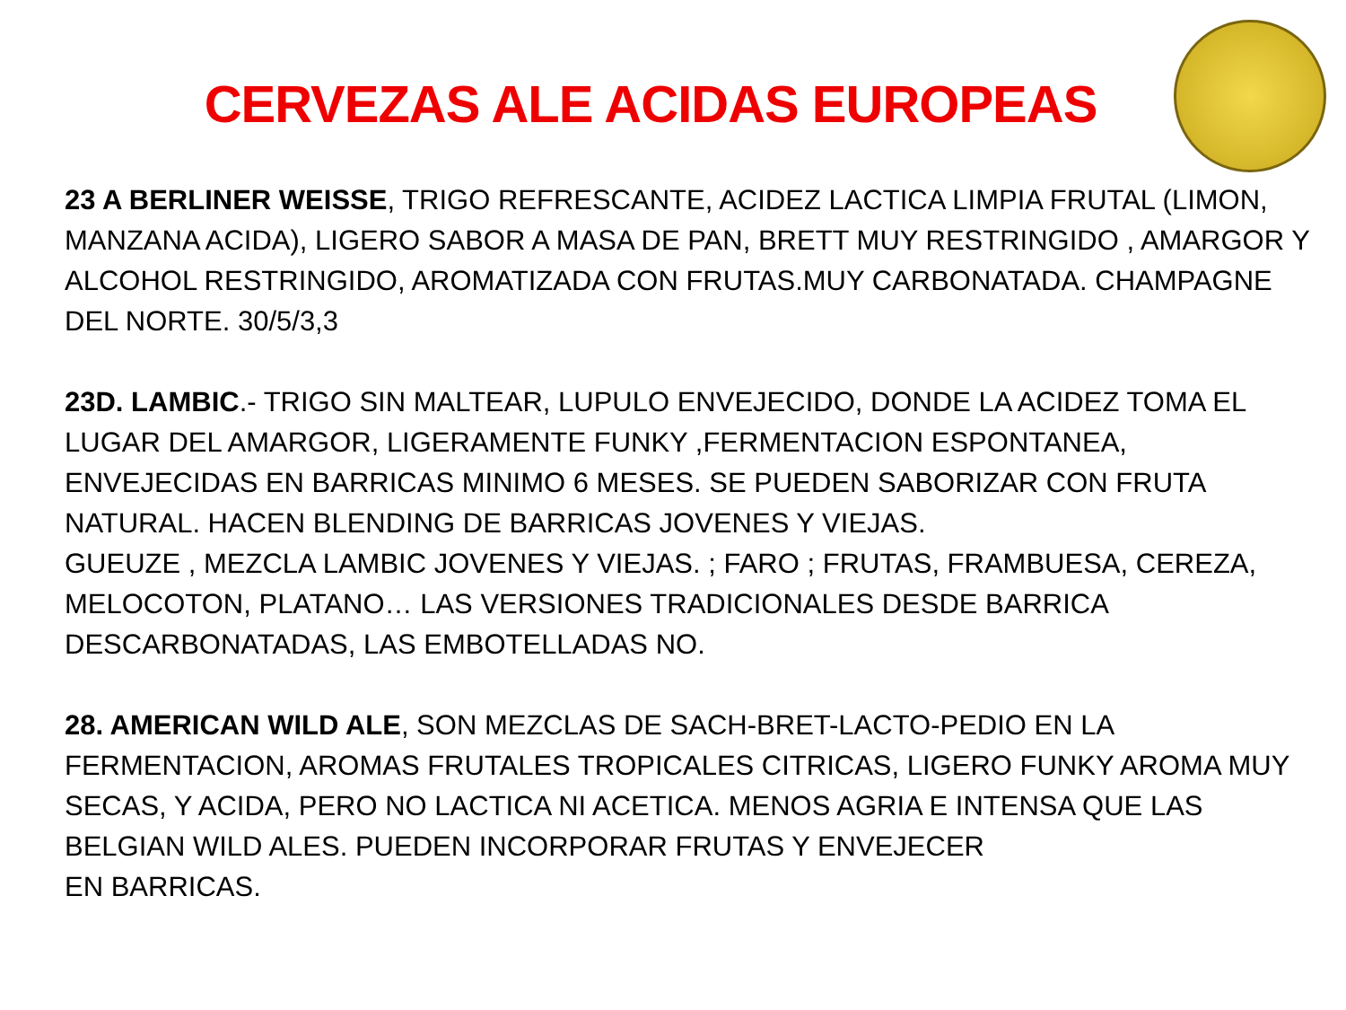CERVEZAS ALE ACIDAS EUROPEAS
23 A BERLINER WEISSE, TRIGO REFRESCANTE, ACIDEZ LACTICA LIMPIA FRUTAL (LIMON, MANZANA ACIDA), LIGERO SABOR A MASA DE PAN, BRETT MUY RESTRINGIDO , AMARGOR Y ALCOHOL RESTRINGIDO, AROMATIZADA CON FRUTAS.MUY CARBONATADA. CHAMPAGNE DEL NORTE. 30/5/3,3
23D. LAMBIC.- TRIGO SIN MALTEAR, LUPULO ENVEJECIDO, DONDE LA ACIDEZ TOMA EL LUGAR DEL AMARGOR, LIGERAMENTE FUNKY ,FERMENTACION ESPONTANEA, ENVEJECIDAS EN BARRICAS MINIMO 6 MESES. SE PUEDEN SABORIZAR CON FRUTA NATURAL. HACEN BLENDING DE BARRICAS JOVENES Y VIEJAS.
GUEUZE , MEZCLA LAMBIC JOVENES Y VIEJAS. ; FARO ; FRUTAS, FRAMBUESA, CEREZA, MELOCOTON, PLATANO… LAS VERSIONES TRADICIONALES DESDE BARRICA DESCARBONATADAS, LAS EMBOTELLADAS NO.
28. AMERICAN WILD ALE, SON MEZCLAS DE SACH-BRET-LACTO-PEDIO EN LA FERMENTACION, AROMAS FRUTALES TROPICALES CITRICAS, LIGERO FUNKY AROMA MUY SECAS, Y ACIDA, PERO NO LACTICA NI ACETICA. MENOS AGRIA E INTENSA QUE LAS BELGIAN WILD ALES. PUEDEN INCORPORAR FRUTAS Y ENVEJECER
EN BARRICAS.